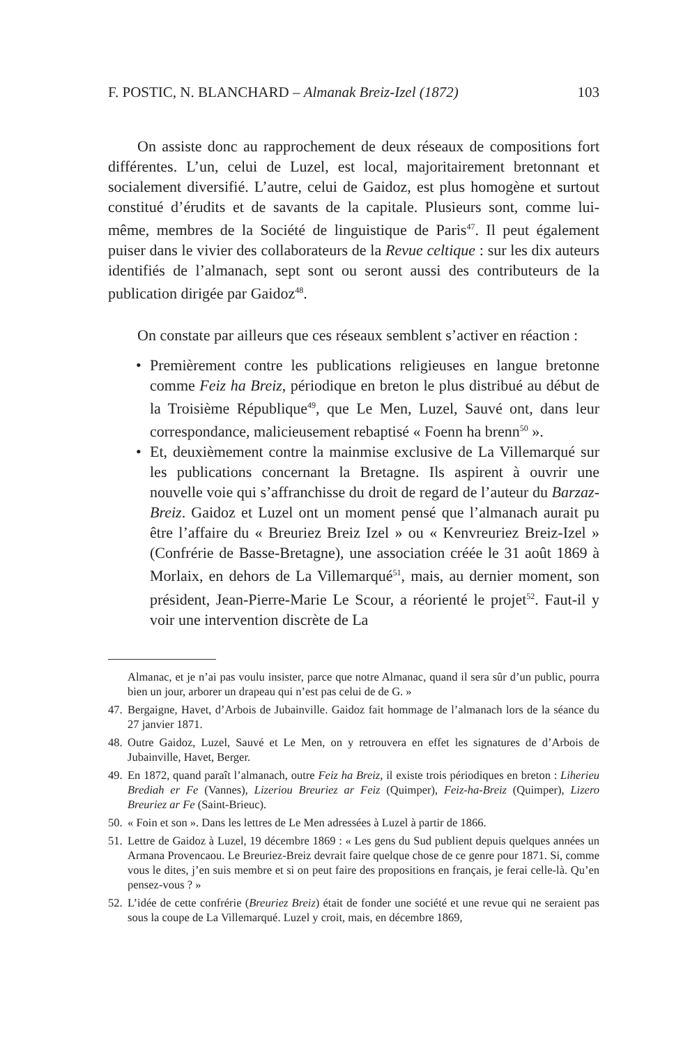F. POSTIC, N. BLANCHARD – Almanak Breiz-Izel (1872) 103
On assiste donc au rapprochement de deux réseaux de compositions fort différentes. L’un, celui de Luzel, est local, majoritairement bretonnant et socialement diversifié. L’autre, celui de Gaidoz, est plus homogène et surtout constitué d’érudits et de savants de la capitale. Plusieurs sont, comme lui-même, membres de la Société de linguistique de Paris<sup>47</sup>. Il peut également puiser dans le vivier des collaborateurs de la Revue celtique : sur les dix auteurs identifiés de l’almanach, sept sont ou seront aussi des contributeurs de la publication dirigée par Gaidoz<sup>48</sup>.
On constate par ailleurs que ces réseaux semblent s’activer en réaction :
• Premièrement contre les publications religieuses en langue bretonne comme Feiz ha Breiz, périodique en breton le plus distribué au début de la Troisième République<sup>49</sup>, que Le Men, Luzel, Sauvé ont, dans leur correspondance, malicieusement rebaptisé « Foenn ha brenn<sup>50</sup> ».
• Et, deuxièmement contre la mainmise exclusive de La Villemarqué sur les publications concernant la Bretagne. Ils aspirent à ouvrir une nouvelle voie qui s’affranchisse du droit de regard de l’auteur du Barzaz-Breiz. Gaidoz et Luzel ont un moment pensé que l’almanach aurait pu être l’affaire du « Breuriez Breiz Izel » ou « Kenvreuriez Breiz-Izel » (Confrérie de Basse-Bretagne), une association créée le 31 août 1869 à Morlaix, en dehors de La Villemarqué<sup>51</sup>, mais, au dernier moment, son président, Jean-Pierre-Marie Le Scour, a réorienté le projet<sup>52</sup>. Faut-il y voir une intervention discrète de La
Almanac, et je n’ai pas voulu insister, parce que notre Almanac, quand il sera sûr d’un public, pourra bien un jour, arborer un drapeau qui n’est pas celui de de G. »
47. Bergaigne, Havet, d’Arbois de Jubainville. Gaidoz fait hommage de l’almanach lors de la séance du 27 janvier 1871.
48. Outre Gaidoz, Luzel, Sauvé et Le Men, on y retrouvera en effet les signatures de d’Arbois de Jubainville, Havet, Berger.
49. En 1872, quand paraît l’almanach, outre Feiz ha Breiz, il existe trois périodiques en breton : Liherieu Brediah er Fe (Vannes), Lizeriou Breuriez ar Feiz (Quimper), Feiz-ha-Breiz (Quimper), Lizero Breuriez ar Fe (Saint-Brieuc).
50. « Foin et son ». Dans les lettres de Le Men adressées à Luzel à partir de 1866.
51. Lettre de Gaidoz à Luzel, 19 décembre 1869 : « Les gens du Sud publient depuis quelques années un Armana Provencaou. Le Breuriez-Breiz devrait faire quelque chose de ce genre pour 1871. Si, comme vous le dites, j’en suis membre et si on peut faire des propositions en français, je ferai celle-là. Qu’en pensez-vous ? »
52. L’idée de cette confrérie (Breuriez Breiz) était de fonder une société et une revue qui ne seraient pas sous la coupe de La Villemarqué. Luzel y croit, mais, en décembre 1869,